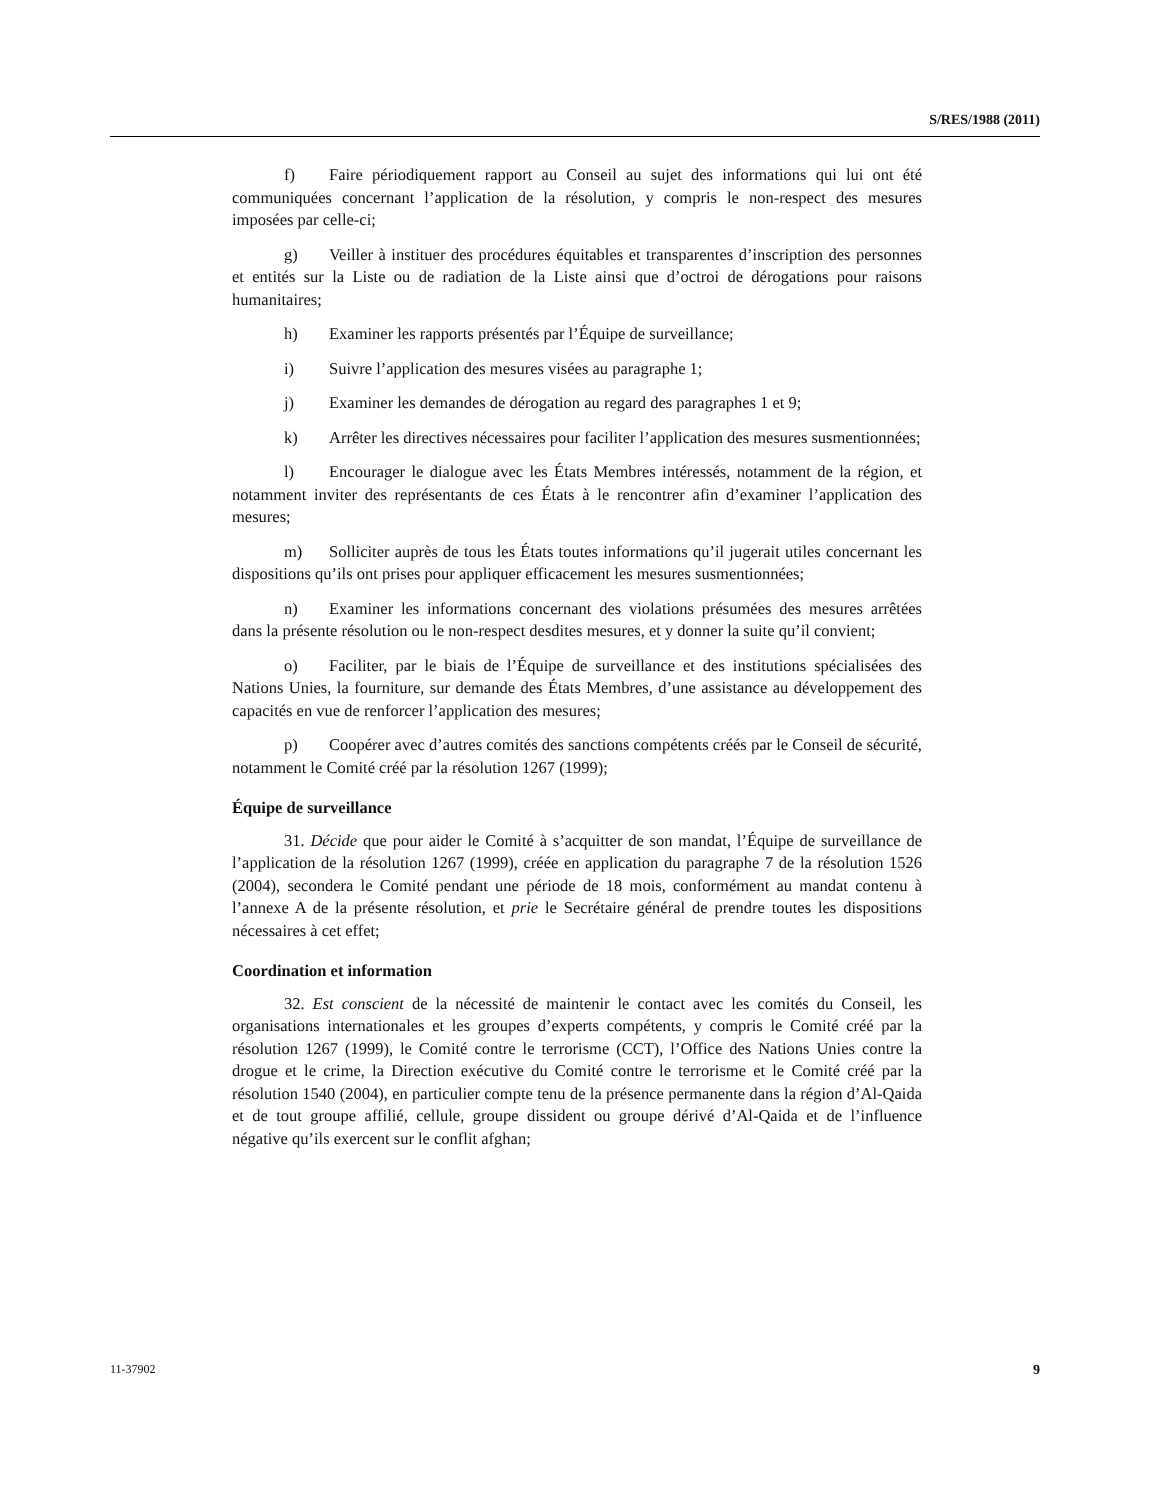S/RES/1988 (2011)
f) Faire périodiquement rapport au Conseil au sujet des informations qui lui ont été communiquées concernant l’application de la résolution, y compris le non-respect des mesures imposées par celle-ci;
g) Veiller à instituer des procédures équitables et transparentes d’inscription des personnes et entités sur la Liste ou de radiation de la Liste ainsi que d’octroi de dérogations pour raisons humanitaires;
h) Examiner les rapports présentés par l’Équipe de surveillance;
i) Suivre l’application des mesures visées au paragraphe 1;
j) Examiner les demandes de dérogation au regard des paragraphes 1 et 9;
k) Arrêter les directives nécessaires pour faciliter l’application des mesures susmentionnées;
l) Encourager le dialogue avec les États Membres intéressés, notamment de la région, et notamment inviter des représentants de ces États à le rencontrer afin d’examiner l’application des mesures;
m) Solliciter auprès de tous les États toutes informations qu’il jugerait utiles concernant les dispositions qu’ils ont prises pour appliquer efficacement les mesures susmentionnées;
n) Examiner les informations concernant des violations présumées des mesures arrêtées dans la présente résolution ou le non-respect desdites mesures, et y donner la suite qu’il convient;
o) Faciliter, par le biais de l’Équipe de surveillance et des institutions spécialisées des Nations Unies, la fourniture, sur demande des États Membres, d’une assistance au développement des capacités en vue de renforcer l’application des mesures;
p) Coopérer avec d’autres comités des sanctions compétents créés par le Conseil de sécurité, notamment le Comité créé par la résolution 1267 (1999);
Équipe de surveillance
31. Décide que pour aider le Comité à s’acquitter de son mandat, l’Équipe de surveillance de l’application de la résolution 1267 (1999), créée en application du paragraphe 7 de la résolution 1526 (2004), secondera le Comité pendant une période de 18 mois, conformément au mandat contenu à l’annexe A de la présente résolution, et prie le Secrétaire général de prendre toutes les dispositions nécessaires à cet effet;
Coordination et information
32. Est conscient de la nécessité de maintenir le contact avec les comités du Conseil, les organisations internationales et les groupes d’experts compétents, y compris le Comité créé par la résolution 1267 (1999), le Comité contre le terrorisme (CCT), l’Office des Nations Unies contre la drogue et le crime, la Direction exécutive du Comité contre le terrorisme et le Comité créé par la résolution 1540 (2004), en particulier compte tenu de la présence permanente dans la région d’Al-Qaida et de tout groupe affilié, cellule, groupe dissident ou groupe dérivé d’Al-Qaida et de l’influence négative qu’ils exercent sur le conflit afghan;
11-37902 9